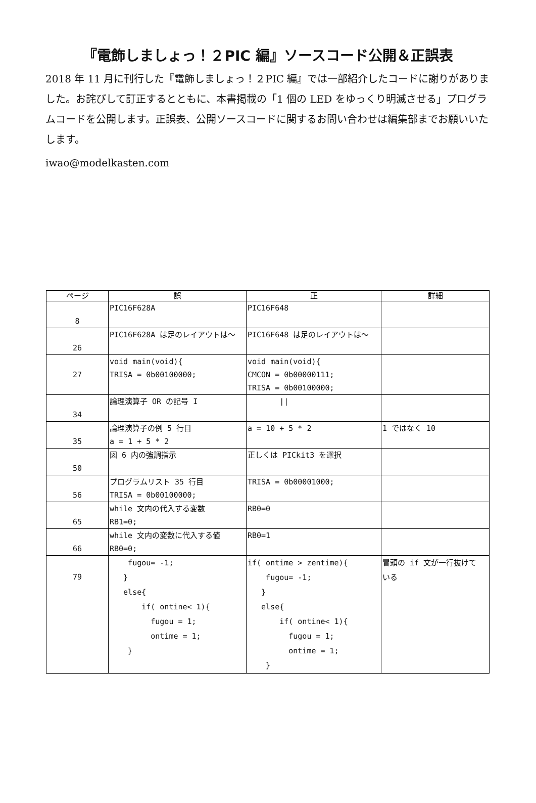『電飾しましょっ！２PIC 編』ソースコード公開＆正誤表
2018 年 11 月に刊行した『電飾しましょっ！２PIC 編』では一部紹介したコードに謝りがありました。お詫びして訂正するとともに、本書掲載の「1 個の LED をゆっくり明滅させる」プログラムコードを公開します。正誤表、公開ソースコードに関するお問い合わせは編集部までお願いいたします。
iwao@modelkasten.com
| ページ | 誤 | 正 | 詳細 |
| --- | --- | --- | --- |
| 8 | PIC16F628A | PIC16F648 | |
| 26 | PIC16F628A は足のレイアウトは～ | PIC16F648 は足のレイアウトは～ | |
| 27 | void main(void){ TRISA = 0b00100000; | void main(void){ CMCON = 0b00000111; TRISA = 0b00100000; | |
| 34 | 論理演算子 OR の記号 I | // | |
| 35 | 論理演算子の例 5 行目 a = 1 + 5 * 2 | a = 10 + 5 * 2 | 1 ではなく 10 |
| 50 | 図 6 内の強調指示 | 正しくは PICkit3 を選択 | |
| 56 | プログラムリスト 35 行目 TRISA = 0b00100000; | TRISA = 0b00001000; | |
| 65 | while 文内の代入する変数 RB1=0; | RB0=0 | |
| 66 | while 文内の変数に代入する値 RB0=0; | RB0=1 | |
| 79 | fugou= -1; } else{ if( ontine< 1){ fugou = 1; ontime = 1; } | if( ontime > zentime){ fugou= -1; } else{ if( ontine< 1){ fugou = 1; ontime = 1; } | 冒頭の if 文が一行抜けて いる |